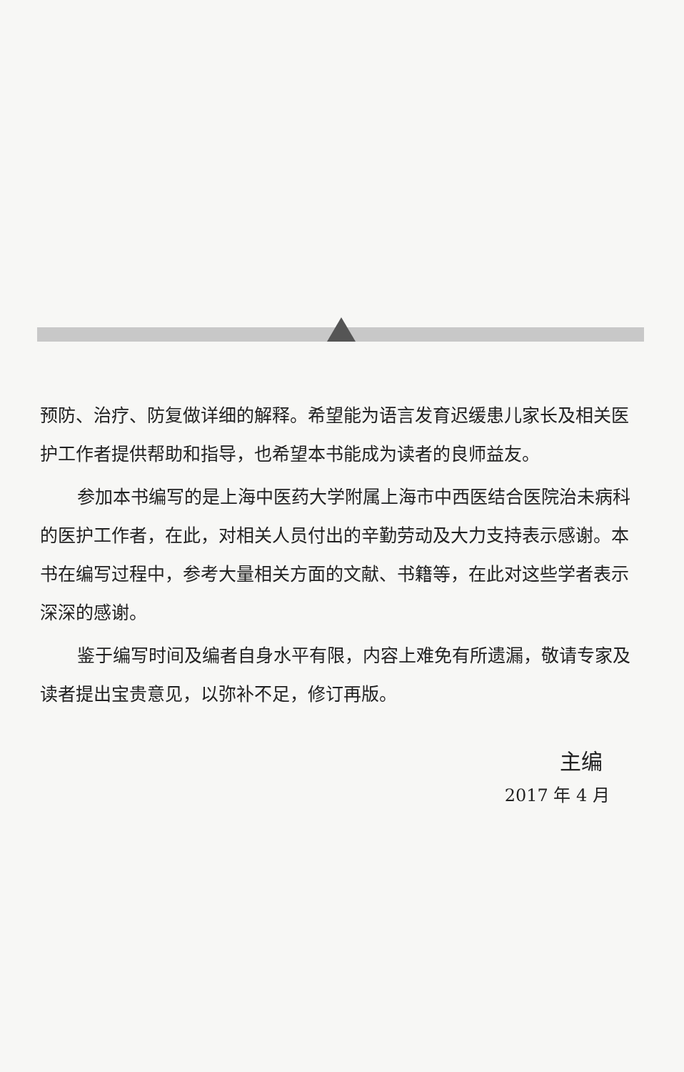预防、治疗、防复做详细的解释。希望能为语言发育迟缓患儿家长及相关医护工作者提供帮助和指导，也希望本书能成为读者的良师益友。
参加本书编写的是上海中医药大学附属上海市中西医结合医院治未病科的医护工作者，在此，对相关人员付出的辛勤劳动及大力支持表示感谢。本书在编写过程中，参考大量相关方面的文献、书籍等，在此对这些学者表示深深的感谢。
鉴于编写时间及编者自身水平有限，内容上难免有所遗漏，敬请专家及读者提出宝贵意见，以弥补不足，修订再版。
主编
2017 年 4 月